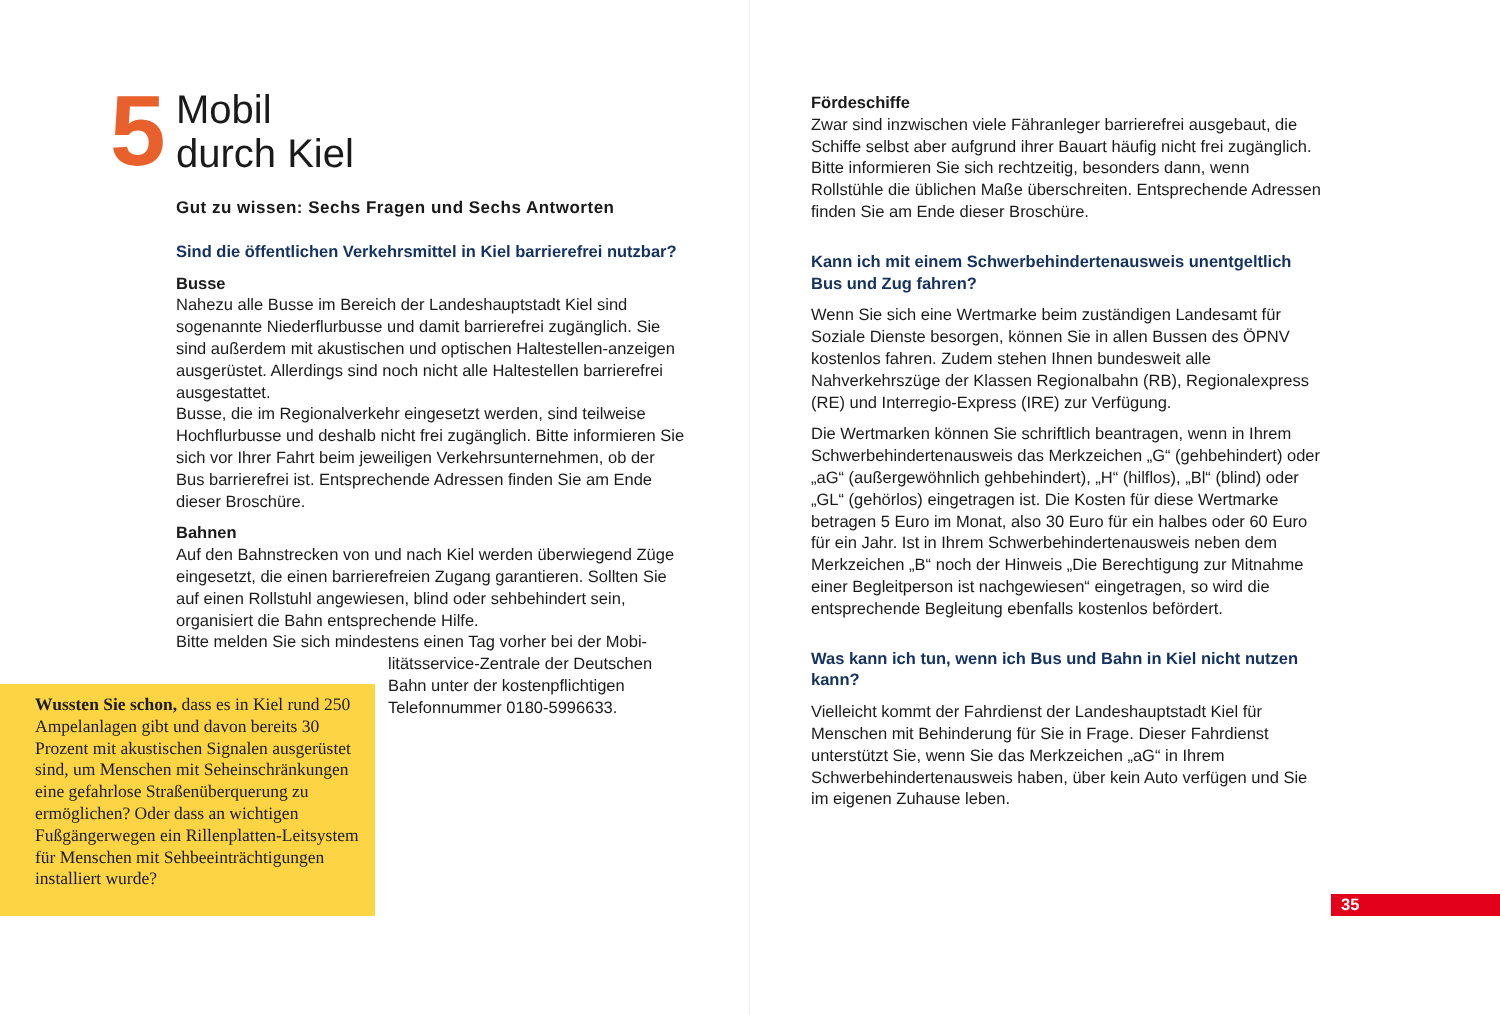5
Mobil
durch Kiel
Gut zu wissen: Sechs Fragen und Sechs Antworten
Sind die öffentlichen Verkehrsmittel in Kiel barrierefrei nutzbar?
Busse
Nahezu alle Busse im Bereich der Landeshauptstadt Kiel sind sogenannte Niederflurbusse und damit barrierefrei zugänglich. Sie sind außerdem mit akustischen und optischen Haltestellen-anzeigen ausgerüstet. Allerdings sind noch nicht alle Haltestellen barrierefrei ausgestattet.
Busse, die im Regionalverkehr eingesetzt werden, sind teilweise Hochflurbusse und deshalb nicht frei zugänglich. Bitte informieren Sie sich vor Ihrer Fahrt beim jeweiligen Verkehrsunternehmen, ob der Bus barrierefrei ist. Entsprechende Adressen finden Sie am Ende dieser Broschüre.
Bahnen
Auf den Bahnstrecken von und nach Kiel werden überwiegend Züge eingesetzt, die einen barrierefreien Zugang garantieren. Sollten Sie auf einen Rollstuhl angewiesen, blind oder sehbehindert sein, organisiert die Bahn entsprechende Hilfe.
Bitte melden Sie sich mindestens einen Tag vorher bei der Mobi-
litätsservice-Zentrale der Deutschen
Bahn unter der kostenpflichtigen
Telefonnummer 0180-5996633.
Wussten Sie schon, dass es in Kiel rund 250 Ampelanlagen gibt und davon bereits 30 Prozent mit akustischen Signalen ausgerüstet sind, um Menschen mit Seheinschränkungen eine gefahrlose Straßenüberquerung zu ermöglichen? Oder dass an wichtigen Fußgängerwegen ein Rillenplatten-Leitsystem für Menschen mit Sehbeeinträchtigungen installiert wurde?
Fördeschiffe
Zwar sind inzwischen viele Fähranleger barrierefrei ausgebaut, die Schiffe selbst aber aufgrund ihrer Bauart häufig nicht frei zugänglich. Bitte informieren Sie sich rechtzeitig, besonders dann, wenn Rollstühle die üblichen Maße überschreiten. Entsprechende Adressen finden Sie am Ende dieser Broschüre.
Kann ich mit einem Schwerbehindertenausweis unentgeltlich Bus und Zug fahren?
Wenn Sie sich eine Wertmarke beim zuständigen Landesamt für Soziale Dienste besorgen, können Sie in allen Bussen des ÖPNV kostenlos fahren. Zudem stehen Ihnen bundesweit alle Nahverkehrszüge der Klassen Regionalbahn (RB), Regionalexpress (RE) und Interregio-Express (IRE) zur Verfügung.
Die Wertmarken können Sie schriftlich beantragen, wenn in Ihrem Schwerbehindertenausweis das Merkzeichen „G“ (gehbehindert) oder „aG“ (außergewöhnlich gehbehindert), „H“ (hilflos), „Bl“ (blind) oder „GL“ (gehörlos) eingetragen ist. Die Kosten für diese Wertmarke betragen 5 Euro im Monat, also 30 Euro für ein halbes oder 60 Euro für ein Jahr. Ist in Ihrem Schwerbehindertenausweis neben dem Merkzeichen „B“ noch der Hinweis „Die Berechtigung zur Mitnahme einer Begleitperson ist nachgewiesen“ eingetragen, so wird die entsprechende Begleitung ebenfalls kostenlos befördert.
Was kann ich tun, wenn ich Bus und Bahn in Kiel nicht nutzen kann?
Vielleicht kommt der Fahrdienst der Landeshauptstadt Kiel für Menschen mit Behinderung für Sie in Frage. Dieser Fahrdienst unterstützt Sie, wenn Sie das Merkzeichen „aG“ in Ihrem Schwerbehindertenausweis haben, über kein Auto verfügen und Sie im eigenen Zuhause leben.
35